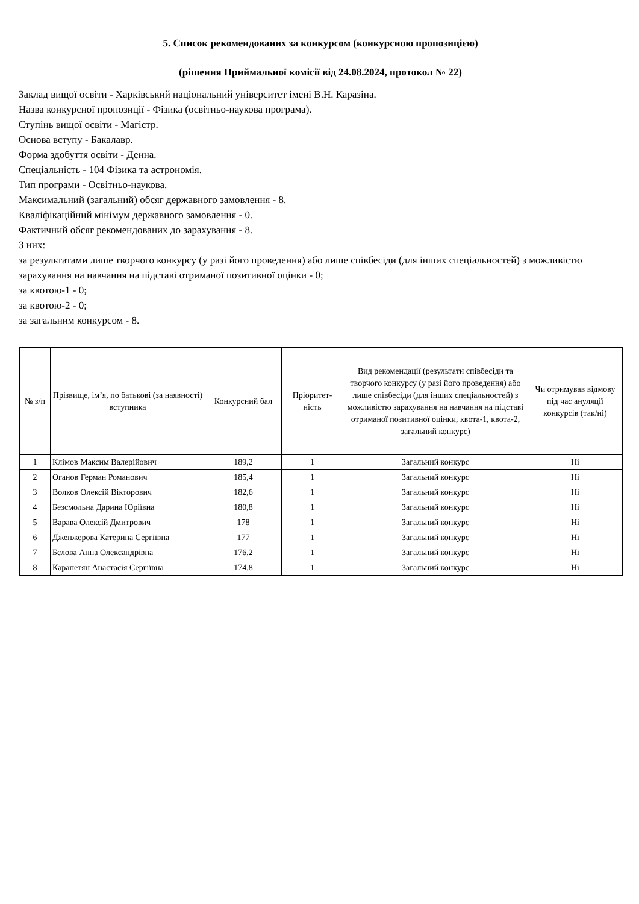5. Список рекомендованих за конкурсом (конкурсною пропозицією)
(рішення Приймальної комісії від 24.08.2024, протокол № 22)
Заклад вищої освіти - Харківський національний університет імені В.Н. Каразіна.
Назва конкурсної пропозиції - Фізика (освітньо-наукова програма).
Ступінь вищої освіти - Магістр.
Основа вступу - Бакалавр.
Форма здобуття освіти - Денна.
Спеціальність - 104 Фізика та астрономія.
Тип програми - Освітньо-наукова.
Максимальний (загальний) обсяг державного замовлення - 8.
Кваліфікаційний мінімум державного замовлення - 0.
Фактичний обсяг рекомендованих до зарахування - 8.
З них:
за результатами лише творчого конкурсу (у разі його проведення) або лише співбесіди (для інших спеціальностей) з можливістю зарахування на навчання на підставі отриманої позитивної оцінки - 0;
за квотою-1 - 0;
за квотою-2 - 0;
за загальним конкурсом - 8.
| № з/п | Прізвище, ім’я, по батькові (за наявності) вступника | Конкурсний бал | Пріоритет-ність | Вид рекомендації (результати співбесіди та творчого конкурсу (у разі його проведення) або лише співбесіди (для інших спеціальностей) з можливістю зарахування на навчання на підставі отриманої позитивної оцінки, квота-1, квота-2, загальний конкурс) | Чи отримував відмову під час ануляції конкурсів (так/ні) |
| --- | --- | --- | --- | --- | --- |
| 1 | Клімов Максим Валерійович | 189,2 | 1 | Загальний конкурс | Ні |
| 2 | Оганов Герман Романович | 185,4 | 1 | Загальний конкурс | Ні |
| 3 | Волков Олексій Вікторович | 182,6 | 1 | Загальний конкурс | Ні |
| 4 | Безсмольна Дарина Юріївна | 180,8 | 1 | Загальний конкурс | Ні |
| 5 | Варава Олексій Дмитрович | 178 | 1 | Загальний конкурс | Ні |
| 6 | Дженжерова Катерина Сергіївна | 177 | 1 | Загальний конкурс | Ні |
| 7 | Бєлова Анна Олександрівна | 176,2 | 1 | Загальний конкурс | Ні |
| 8 | Карапетян Анастасія Сергіївна | 174,8 | 1 | Загальний конкурс | Ні |